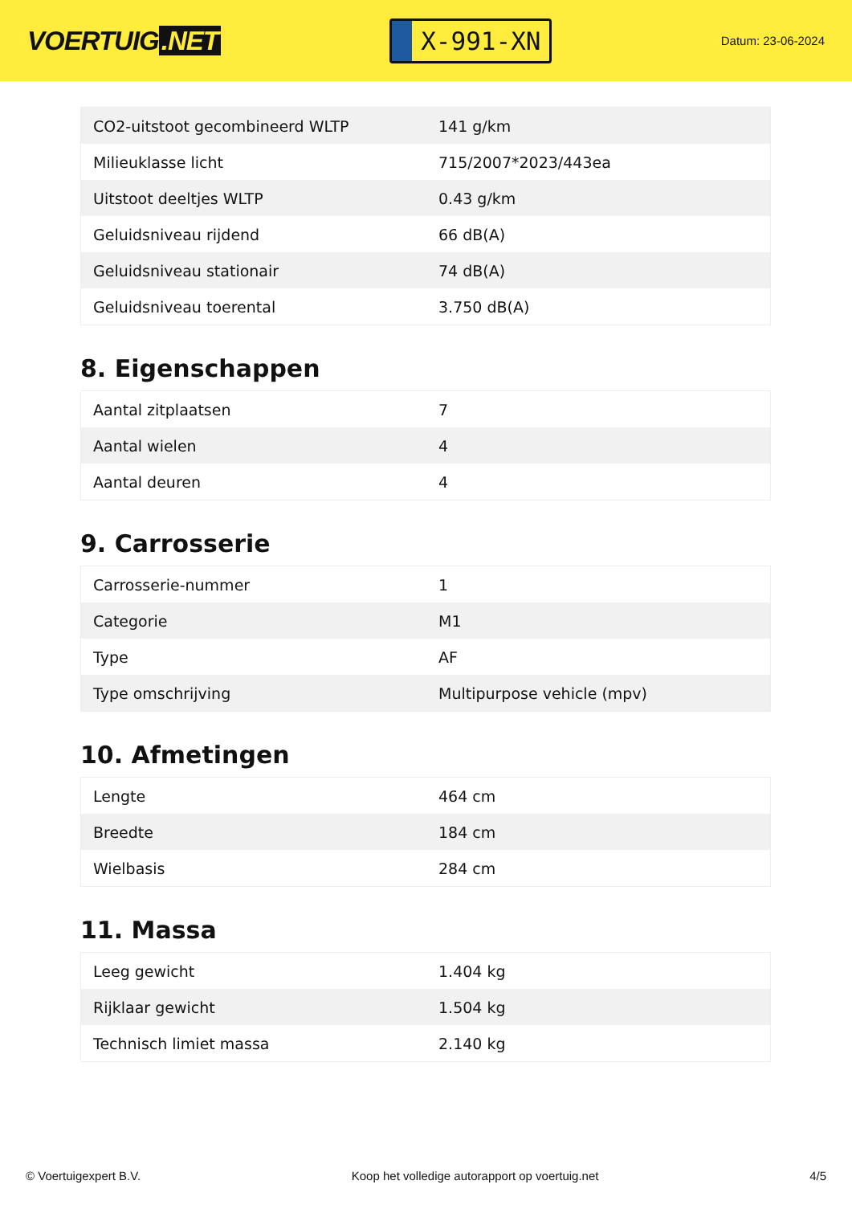VOERTUIG.NET
X-991-XN
Datum: 23-06-2024
| CO2-uitstoot gecombineerd WLTP | 141 g/km |
| Milieuklasse licht | 715/2007*2023/443ea |
| Uitstoot deeltjes WLTP | 0.43 g/km |
| Geluidsniveau rijdend | 66 dB(A) |
| Geluidsniveau stationair | 74 dB(A) |
| Geluidsniveau toerental | 3.750 dB(A) |
8. Eigenschappen
| Aantal zitplaatsen | 7 |
| Aantal wielen | 4 |
| Aantal deuren | 4 |
9. Carrosserie
| Carrosserie-nummer | 1 |
| Categorie | M1 |
| Type | AF |
| Type omschrijving | Multipurpose vehicle (mpv) |
10. Afmetingen
| Lengte | 464 cm |
| Breedte | 184 cm |
| Wielbasis | 284 cm |
11. Massa
| Leeg gewicht | 1.404 kg |
| Rijklaar gewicht | 1.504 kg |
| Technisch limiet massa | 2.140 kg |
© Voertuigexpert B.V. Koop het volledige autorapport op voertuig.net 4/5